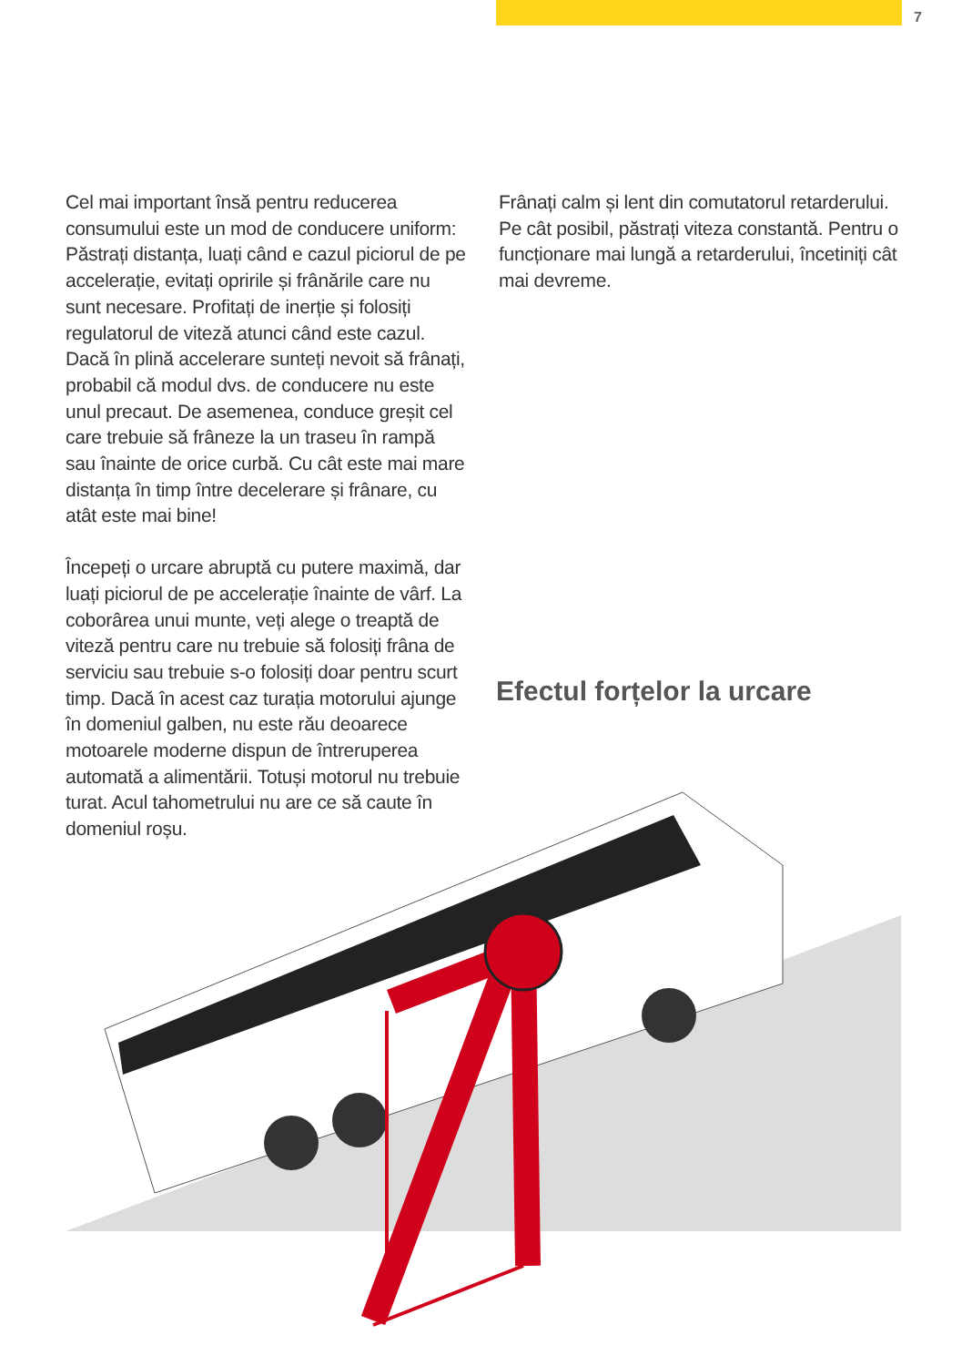7
Cel mai important însă pentru reducerea consumului este un mod de conducere uniform: Păstrați distanța, luați când e cazul piciorul de pe accelerație, evitați opririle și frânările care nu sunt necesare. Profitați de inerție și folosiți regulatorul de viteză atunci când este cazul. Dacă în plină accelerare sunteți nevoit să frânați, probabil că modul dvs. de conducere nu este unul precaut. De asemenea, conduce greșit cel care trebuie să frâneze la un traseu în rampă sau înainte de orice curbă. Cu cât este mai mare distanța în timp între decelerare și frânare, cu atât este mai bine!
Începeți o urcare abruptă cu putere maximă, dar luați piciorul de pe accelerație înainte de vârf. La coborârea unui munte, veți alege o treaptă de viteză pentru care nu trebuie să folosiți frâna de serviciu sau trebuie s-o folosiți doar pentru scurt timp. Dacă în acest caz turația motorului ajunge în domeniul galben, nu este rău deoarece motoarele moderne dispun de întreruperea automată a alimentării. Totuși motorul nu trebuie turat. Acul tahometrului nu are ce să caute în domeniul roșu.
Frânați calm și lent din comutatorul retarderului. Pe cât posibil, păstrați viteza constantă. Pentru o funcționare mai lungă a retarderului, încetiniți cât mai devreme.
Efectul forțelor la urcare